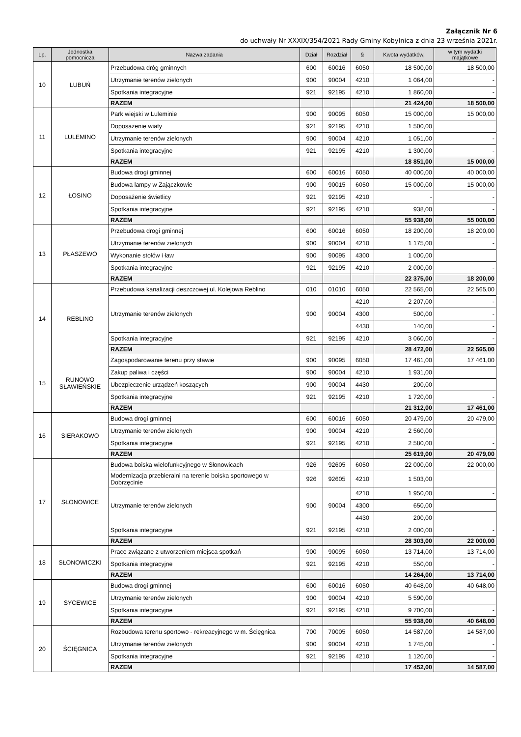Załącznik Nr 6
do uchwały Nr XXXIX/354/2021 Rady Gminy Kobylnica z dnia 23 września 2021r.
| Lp. | Jednostka pomocnicza | Nazwa zadania | Dział | Rozdział | § | Kwota wydatków, | w tym wydatki majątkowe |
| --- | --- | --- | --- | --- | --- | --- | --- |
| 10 | LUBUŃ | Przebudowa dróg gminnych | 600 | 60016 | 6050 | 18 500,00 | 18 500,00 |
| | | Utrzymanie terenów zielonych | 900 | 90004 | 4210 | 1 064,00 | - |
| | | Spotkania integracyjne | 921 | 92195 | 4210 | 1 860,00 | - |
| | | RAZEM | | | | 21 424,00 | 18 500,00 |
| 11 | LULEMINO | Park wiejski w Luleminie | 900 | 90095 | 6050 | 15 000,00 | 15 000,00 |
| | | Doposażenie wiaty | 921 | 92195 | 4210 | 1 500,00 | |
| | | Utrzymanie terenów zielonych | 900 | 90004 | 4210 | 1 051,00 | - |
| | | Spotkania integracyjne | 921 | 92195 | 4210 | 1 300,00 | - |
| | | RAZEM | | | | 18 851,00 | 15 000,00 |
| 12 | ŁOSINO | Budowa drogi gminnej | 600 | 60016 | 6050 | 40 000,00 | 40 000,00 |
| | | Budowa lampy w Zajączkowie | 900 | 90015 | 6050 | 15 000,00 | 15 000,00 |
| | | Doposażenie świetlicy | 921 | 92195 | 4210 | - | - |
| | | Spotkania integracyjne | 921 | 92195 | 4210 | 938,00 | - |
| | | RAZEM | | | | 55 938,00 | 55 000,00 |
| 13 | PŁASZEWO | Przebudowa drogi gminnej | 600 | 60016 | 6050 | 18 200,00 | 18 200,00 |
| | | Utrzymanie terenów zielonych | 900 | 90004 | 4210 | 1 175,00 | - |
| | | Wykonanie stołów i ław | 900 | 90095 | 4300 | 1 000,00 | |
| | | Spotkania integracyjne | 921 | 92195 | 4210 | 2 000,00 | - |
| | | RAZEM | | | | 22 375,00 | 18 200,00 |
| 14 | REBLINO | Przebudowa kanalizacji deszczowej ul. Kolejowa Reblino | 010 | 01010 | 6050 | 22 565,00 | 22 565,00 |
| | | Utrzymanie terenów zielonych | 900 | 90004 | 4210 | 2 207,00 | - |
| | | | | | 4300 | 500,00 | - |
| | | | | | 4430 | 140,00 | - |
| | | Spotkania integracyjne | 921 | 92195 | 4210 | 3 060,00 | - |
| | | RAZEM | | | | 28 472,00 | 22 565,00 |
| 15 | RUNOWO SŁAWIEŃSKIE | Zagospodarowanie terenu przy stawie | 900 | 90095 | 6050 | 17 461,00 | 17 461,00 |
| | | Zakup paliwa i części | 900 | 90004 | 4210 | 1 931,00 | |
| | | Ubezpieczenie urządzeń koszących | 900 | 90004 | 4430 | 200,00 | |
| | | Spotkania integracyjne | 921 | 92195 | 4210 | 1 720,00 | - |
| | | RAZEM | | | | 21 312,00 | 17 461,00 |
| 16 | SIERAKOWO | Budowa drogi gminnej | 600 | 60016 | 6050 | 20 479,00 | 20 479,00 |
| | | Utrzymanie terenów zielonych | 900 | 90004 | 4210 | 2 560,00 | |
| | | Spotkania integracyjne | 921 | 92195 | 4210 | 2 580,00 | - |
| | | RAZEM | | | | 25 619,00 | 20 479,00 |
| 17 | SŁONOWICE | Budowa boiska wielofunkcyjnego w Słonowicach | 926 | 92605 | 6050 | 22 000,00 | 22 000,00 |
| | | Modernizacja przebieralni na terenie boiska sportowego w Dobrzęcinie | 926 | 92605 | 4210 | 1 503,00 | |
| | | Utrzymanie terenów zielonych | 900 | 90004 | 4210 | 1 950,00 | - |
| | | | | | 4300 | 650,00 | |
| | | | | | 4430 | 200,00 | |
| | | Spotkania integracyjne | 921 | 92195 | 4210 | 2 000,00 | - |
| | | RAZEM | | | | 28 303,00 | 22 000,00 |
| 18 | SŁONOWICZKI | Prace związane z utworzeniem miejsca spotkań | 900 | 90095 | 6050 | 13 714,00 | 13 714,00 |
| | | Spotkania integracyjne | 921 | 92195 | 4210 | 550,00 | - |
| | | RAZEM | | | | 14 264,00 | 13 714,00 |
| 19 | SYCEWICE | Budowa drogi gminnej | 600 | 60016 | 6050 | 40 648,00 | 40 648,00 |
| | | Utrzymanie terenów zielonych | 900 | 90004 | 4210 | 5 590,00 | |
| | | Spotkania integracyjne | 921 | 92195 | 4210 | 9 700,00 | - |
| | | RAZEM | | | | 55 938,00 | 40 648,00 |
| 20 | ŚCIĘGNICA | Rozbudowa terenu sportowo - rekreacyjnego w m. Ścięgnica | 700 | 70005 | 6050 | 14 587,00 | 14 587,00 |
| | | Utrzymanie terenów zielonych | 900 | 90004 | 4210 | 1 745,00 | - |
| | | Spotkania integracyjne | 921 | 92195 | 4210 | 1 120,00 | - |
| | | RAZEM | | | | 17 452,00 | 14 587,00 |